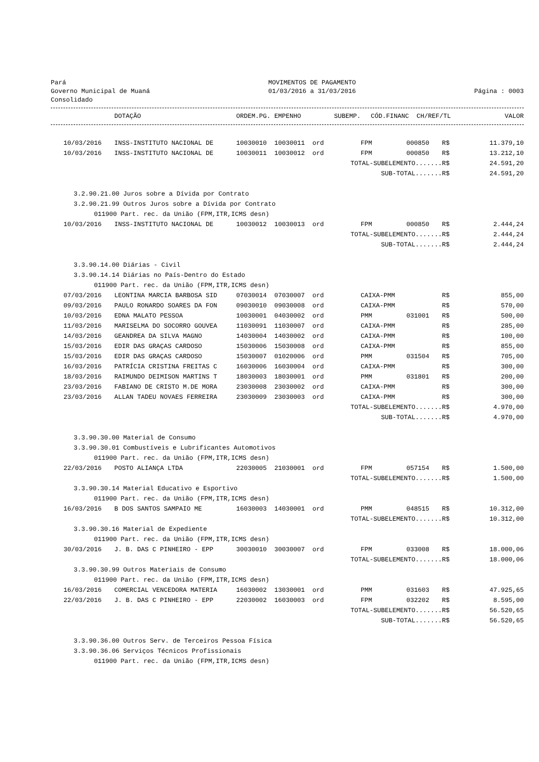Pará
Governo Municipal de Muaná
Consolidado
MOVIMENTOS DE PAGAMENTO
01/03/2016 a 31/03/2016
Página : 0003
| | DOTAÇÃO | ORDEM.PG. | EMPENHO | SUBEMP. | CÓD.FINANC | CH/REF/TL | | VALOR |
| --- | --- | --- | --- | --- | --- | --- | --- | --- |
| 10/03/2016 | INSS-INSTITUTO NACIONAL DE | 10030010 | 10030011 | ord | FPM | 000850 | R$ | 11.379,10 |
| 10/03/2016 | INSS-INSTITUTO NACIONAL DE | 10030011 | 10030012 | ord | FPM | 000850 | R$ | 13.212,10 |
| TOTAL-SUBELEMENTO....... | | | | | | | R$ | 24.591,20 |
| SUB-TOTAL....... | | | | | | | R$ | 24.591,20 |
| 3.2.90.21.00 Juros sobre a Dívida por Contrato | | | | | | | | |
| 3.2.90.21.99 Outros Juros sobre a Dívida por Contrato | | | | | | | | |
| 011900 Part. rec. da União (FPM,ITR,ICMS desn) | | | | | | | | |
| 10/03/2016 | INSS-INSTITUTO NACIONAL DE | 10030012 | 10030013 | ord | FPM | 000850 | R$ | 2.444,24 |
| TOTAL-SUBELEMENTO....... | | | | | | | R$ | 2.444,24 |
| SUB-TOTAL....... | | | | | | | R$ | 2.444,24 |
| 3.3.90.14.00 Diárias - Civil | | | | | | | | |
| 3.3.90.14.14 Diárias no País-Dentro do Estado | | | | | | | | |
| 011900 Part. rec. da União (FPM,ITR,ICMS desn) | | | | | | | | |
| 07/03/2016 | LEONTINA MARCIA BARBOSA SID | 07030014 | 07030007 | ord | CAIXA-PMM | | R$ | 855,00 |
| 09/03/2016 | PAULO RONARDO SOARES DA FON | 09030010 | 09030008 | ord | CAIXA-PMM | | R$ | 570,00 |
| 10/03/2016 | EDNA MALATO PESSOA | 10030001 | 04030002 | ord | PMM | 031001 | R$ | 500,00 |
| 11/03/2016 | MARISELMA DO SOCORRO GOUVEA | 11030091 | 11030007 | ord | CAIXA-PMM | | R$ | 285,00 |
| 14/03/2016 | GEANDREA DA SILVA MAGNO | 14030004 | 14030002 | ord | CAIXA-PMM | | R$ | 100,00 |
| 15/03/2016 | EDIR DAS GRAÇAS CARDOSO | 15030006 | 15030008 | ord | CAIXA-PMM | | R$ | 855,00 |
| 15/03/2016 | EDIR DAS GRAÇAS CARDOSO | 15030007 | 01020006 | ord | PMM | 031504 | R$ | 705,00 |
| 16/03/2016 | PATRÍCIA CRISTINA FREITAS C | 16030006 | 16030004 | ord | CAIXA-PMM | | R$ | 300,00 |
| 18/03/2016 | RAIMUNDO DEIMISON MARTINS T | 18030003 | 18030001 | ord | PMM | 031801 | R$ | 200,00 |
| 23/03/2016 | FABIANO DE CRISTO M.DE MORA | 23030008 | 23030002 | ord | CAIXA-PMM | | R$ | 300,00 |
| 23/03/2016 | ALLAN TADEU NOVAES FERREIRA | 23030009 | 23030003 | ord | CAIXA-PMM | | R$ | 300,00 |
| TOTAL-SUBELEMENTO....... | | | | | | | R$ | 4.970,00 |
| SUB-TOTAL....... | | | | | | | R$ | 4.970,00 |
| 3.3.90.30.00 Material de Consumo | | | | | | | | |
| 3.3.90.30.01 Combustíveis e Lubrificantes Automotivos | | | | | | | | |
| 011900 Part. rec. da União (FPM,ITR,ICMS desn) | | | | | | | | |
| 22/03/2016 | POSTO ALIANÇA LTDA | 22030005 | 21030001 | ord | FPM | 057154 | R$ | 1.500,00 |
| TOTAL-SUBELEMENTO....... | | | | | | | R$ | 1.500,00 |
| 3.3.90.30.14 Material Educativo e Esportivo | | | | | | | | |
| 011900 Part. rec. da União (FPM,ITR,ICMS desn) | | | | | | | | |
| 16/03/2016 | B DOS SANTOS SAMPAIO ME | 16030003 | 14030001 | ord | PMM | 048515 | R$ | 10.312,00 |
| TOTAL-SUBELEMENTO....... | | | | | | | R$ | 10.312,00 |
| 3.3.90.30.16 Material de Expediente | | | | | | | | |
| 011900 Part. rec. da União (FPM,ITR,ICMS desn) | | | | | | | | |
| 30/03/2016 | J. B. DAS C PINHEIRO - EPP | 30030010 | 30030007 | ord | FPM | 033008 | R$ | 18.000,06 |
| TOTAL-SUBELEMENTO....... | | | | | | | R$ | 18.000,06 |
| 3.3.90.30.99 Outros Materiais de Consumo | | | | | | | | |
| 011900 Part. rec. da União (FPM,ITR,ICMS desn) | | | | | | | | |
| 16/03/2016 | COMERCIAL VENCEDORA MATERIA | 16030002 | 13030001 | ord | PMM | 031603 | R$ | 47.925,65 |
| 22/03/2016 | J. B. DAS C PINHEIRO - EPP | 22030002 | 16030003 | ord | FPM | 032202 | R$ | 8.595,00 |
| TOTAL-SUBELEMENTO....... | | | | | | | R$ | 56.520,65 |
| SUB-TOTAL....... | | | | | | | R$ | 56.520,65 |
| 3.3.90.36.00 Outros Serv. de Terceiros Pessoa Física | | | | | | | | |
| 3.3.90.36.06 Serviços Técnicos Profissionais | | | | | | | | |
| 011900 Part. rec. da União (FPM,ITR,ICMS desn) | | | | | | | | |